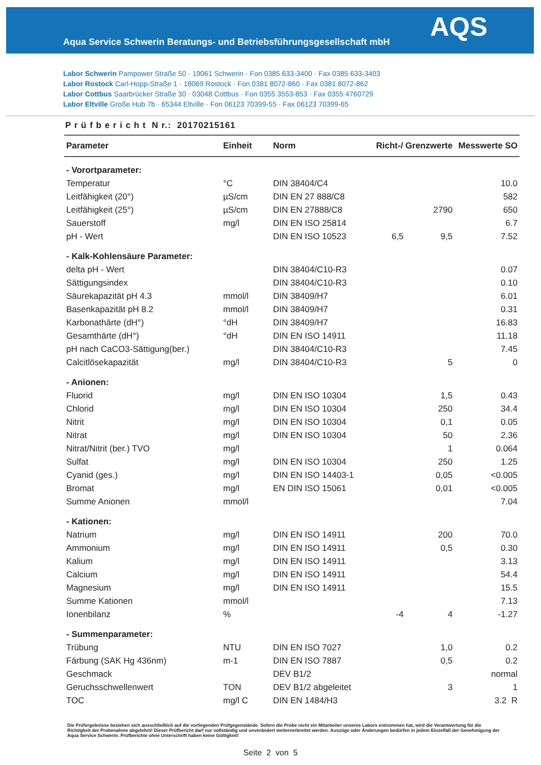Aqua Service Schwerin Beratungs- und Betriebsführungsgesellschaft mbH
AQS
Labor Schwerin Pampower Straße 50 · 19061 Schwerin · Fon 0385 633-3400 · Fax 0385 633-3403
Labor Rostock Carl-Hopp-Straße 1 · 18069 Rostock · Fon 0381 8072-860 · Fax 0381 8072-862
Labor Cottbus Saarbrücker Straße 30 · 03048 Cottbus · Fon 0355 3553-853 · Fax 0355 4760729
Labor Eltville Große Hub 7b · 65344 Eltville · Fon 06123 70399-55 · Fax 06123 70399-65
P r ü f b e r i c h t N r.: 20170215161
| Parameter | Einheit | Norm | Richt-/ Grenzwerte | | Messwerte SO |
| --- | --- | --- | --- | --- | --- |
| - Vorortparameter: | | | | | |
| Temperatur | °C | DIN 38404/C4 | | | 10.0 |
| Leitfähigkeit (20°) | µS/cm | DIN EN 27 888/C8 | | | 582 |
| Leitfähigkeit (25°) | µS/cm | DIN EN 27888/C8 | | 2790 | 650 |
| Sauerstoff | mg/l | DIN EN ISO 25814 | | | 6.7 |
| pH - Wert | | DIN EN ISO 10523 | 6,5 | 9,5 | 7.52 |
| - Kalk-Kohlensäure Parameter: | | | | | |
| delta pH - Wert | | DIN 38404/C10-R3 | | | 0.07 |
| Sättigungsindex | | DIN 38404/C10-R3 | | | 0.10 |
| Säurekapazität pH 4.3 | mmol/l | DIN 38409/H7 | | | 6.01 |
| Basenkapazität pH 8.2 | mmol/l | DIN 38409/H7 | | | 0.31 |
| Karbonathärte (dH°) | °dH | DIN 38409/H7 | | | 16.83 |
| Gesamthärte (dH°) | °dH | DIN EN ISO 14911 | | | 11.18 |
| pH nach CaCO3-Sättigung(ber.) | | DIN 38404/C10-R3 | | | 7.45 |
| Calcitlösekapazität | mg/l | DIN 38404/C10-R3 | | 5 | 0 |
| - Anionen: | | | | | |
| Fluorid | mg/l | DIN EN ISO 10304 | | 1,5 | 0.43 |
| Chlorid | mg/l | DIN EN ISO 10304 | | 250 | 34.4 |
| Nitrit | mg/l | DIN EN ISO 10304 | | 0,1 | 0.05 |
| Nitrat | mg/l | DIN EN ISO 10304 | | 50 | 2.36 |
| Nitrat/Nitrit (ber.) TVO | mg/l | | | 1 | 0.064 |
| Sulfat | mg/l | DIN EN ISO 10304 | | 250 | 1.25 |
| Cyanid (ges.) | mg/l | DIN EN ISO 14403-1 | | 0,05 | <0.005 |
| Bromat | mg/l | EN DIN ISO 15061 | | 0,01 | <0.005 |
| Summe Anionen | mmol/l | | | | 7.04 |
| - Kationen: | | | | | |
| Natrium | mg/l | DIN EN ISO 14911 | | 200 | 70.0 |
| Ammonium | mg/l | DIN EN ISO 14911 | | 0,5 | 0.30 |
| Kalium | mg/l | DIN EN ISO 14911 | | | 3.13 |
| Calcium | mg/l | DIN EN ISO 14911 | | | 54.4 |
| Magnesium | mg/l | DIN EN ISO 14911 | | | 15.5 |
| Summe Kationen | mmol/l | | | | 7.13 |
| Ionenbilanz | % | | -4 | 4 | -1.27 |
| - Summenparameter: | | | | | |
| Trübung | NTU | DIN EN ISO 7027 | | 1,0 | 0.2 |
| Färbung (SAK Hg 436nm) | m-1 | DIN EN ISO 7887 | | 0,5 | 0.2 |
| Geschmack | | DEV B1/2 | | | normal |
| Geruchsschwellenwert | TON | DEV B1/2 abgeleitet | | 3 | 1 |
| TOC | mg/l C | DIN EN 1484/H3 | | | 3.2 R |
Die Prüfergebnisse beziehen sich ausschließlich auf die vorliegenden Prüfgegenstände. Sofern die Probe nicht ein Mitarbeiter unseres Labors entnommen hat, wird die Verantwortung für die Richtigkeit der Probenahme abgelehnt! Dieser Prüfbericht darf nur vollständig und unverändert weiterverbreitet werden. Auszüge oder Änderungen bedürfen in jedem Einzelfall der Genehmigung der Aqua Service Schwerin. Prüfberichte ohne Unterschrift haben keine Gültigkeit!
Seite 2 von 5